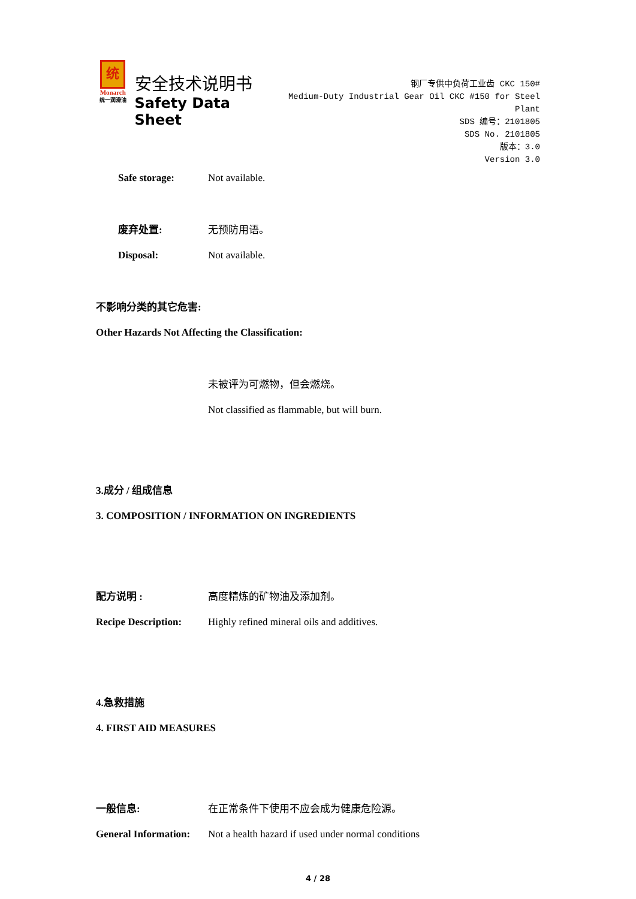统
Monarch
统一润滑油
安全技术说明书
Safety Data Sheet
钢厂专供中负荷工业齿 CKC 150#
Medium-Duty Industrial Gear Oil CKC #150 for Steel Plant
SDS 编号：2101805
SDS No. 2101805
版本：3.0
Version 3.0
Safe storage: Not available.
废弃处置: 无预防用语。
Disposal: Not available.
不影响分类的其它危害:
Other Hazards Not Affecting the Classification:
未被评为可燃物，但会燃烧。
Not classified as flammable, but will burn.
3.成分 / 组成信息
3. COMPOSITION / INFORMATION ON INGREDIENTS
配方说明 : 高度精炼的矿物油及添加剂。
Recipe Description:
Highly refined mineral oils and additives.
4.急救措施
4. FIRST AID MEASURES
一般信息: 在正常条件下使用不应会成为健康危险源。
General Information:
Not a health hazard if used under normal conditions
4 / 28